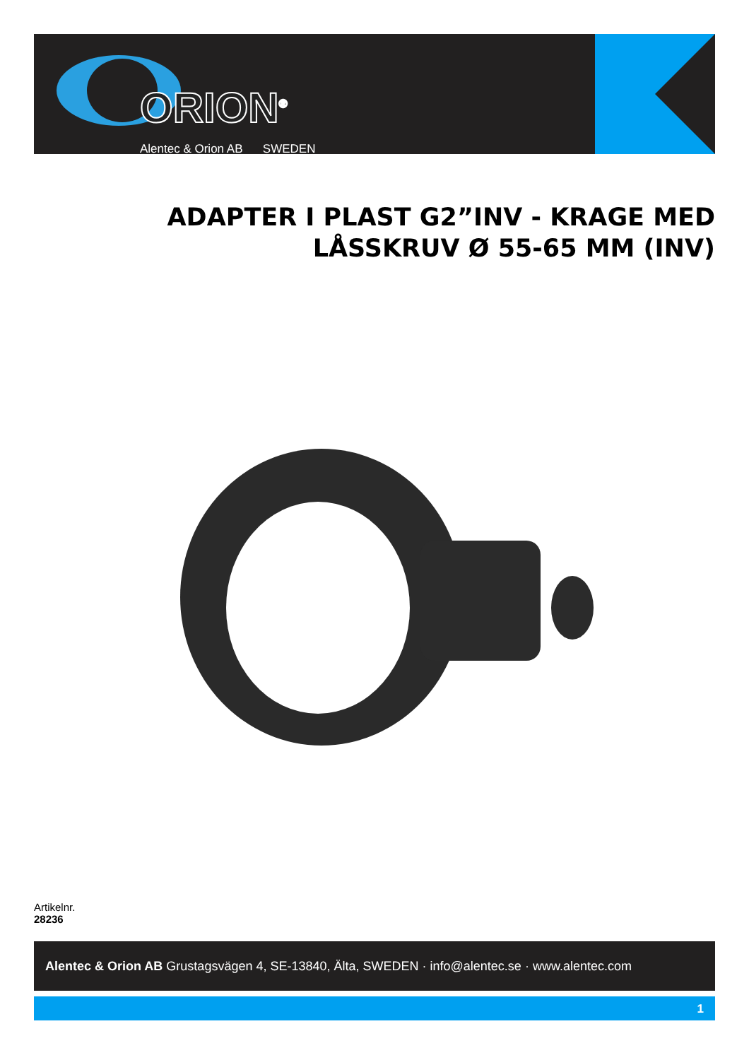ORION<sup>®</sup>
Alentec & Orion AB SWEDEN
ADAPTER I PLAST G2”INV - KRAGE MED
LÅSSKRUV Ø 55-65 MM (INV)
Artikelnr.
28236
Alentec & Orion AB Grustagsvägen 4, SE-13840, Älta, SWEDEN · info@alentec.se · www.alentec.com
1